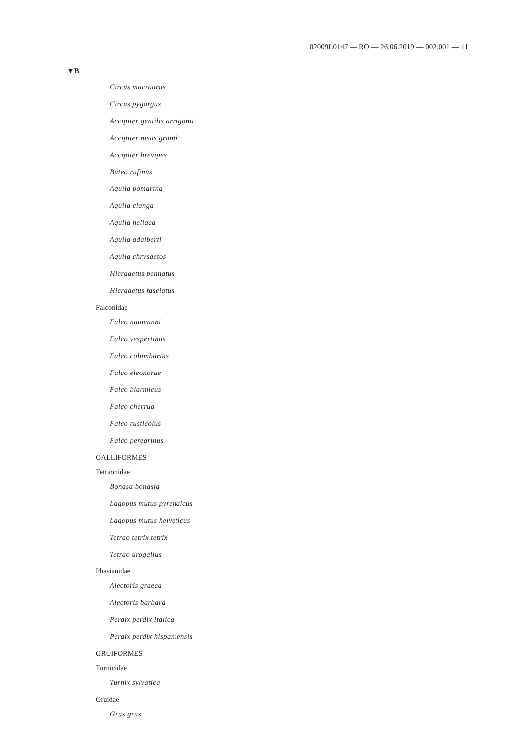02009L0147 — RO — 26.06.2019 — 002.001 — 11
▼B
Circus macrourus
Circus pygargus
Accipiter gentilis arrigonii
Accipiter nisus granti
Accipiter brevipes
Buteo rufinus
Aquila pomarina
Aquila clanga
Aquila heliaca
Aquila adalberti
Aquila chrysaetos
Hieraaetus pennatus
Hieraaetus fasciatus
Falconidae
Falco naumanni
Falco vespertinus
Falco columbarius
Falco eleonorae
Falco biarmicus
Falco cherrug
Falco rusticolus
Falco peregrinus
GALLIFORMES
Tetraonidae
Bonasa bonasia
Lagopus mutus pyrenaicus
Lagopus mutus helveticus
Tetrao tetrix tetrix
Tetrao urogallus
Phasianidae
Alectoris graeca
Alectoris barbara
Perdix perdix italica
Perdix perdix hispaniensis
GRUIFORMES
Turnicidae
Turnix sylvatica
Gruidae
Grus grus